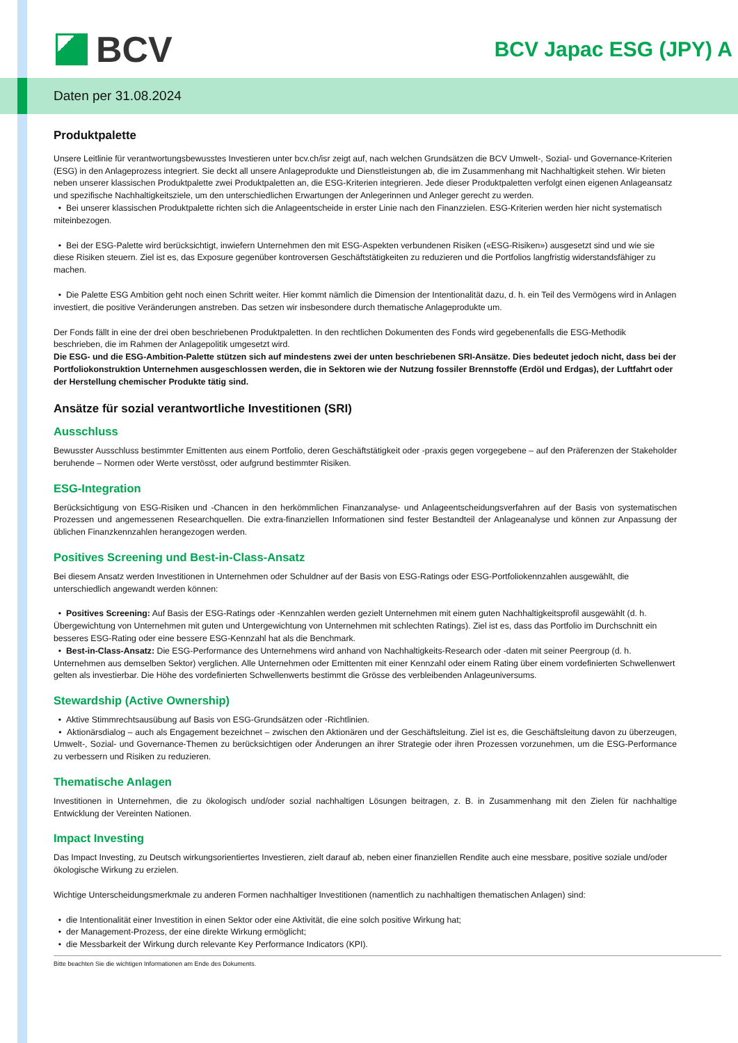BCV
BCV Japac ESG (JPY) A
Daten per 31.08.2024
Produktpalette
Unsere Leitlinie für verantwortungsbewusstes Investieren unter bcv.ch/isr zeigt auf, nach welchen Grundsätzen die BCV Umwelt-, Sozial- und Governance-Kriterien (ESG) in den Anlageprozess integriert. Sie deckt all unsere Anlageprodukte und Dienstleistungen ab, die im Zusammenhang mit Nachhaltigkeit stehen. Wir bieten neben unserer klassischen Produktpalette zwei Produktpaletten an, die ESG-Kriterien integrieren. Jede dieser Produktpaletten verfolgt einen eigenen Anlageansatz und spezifische Nachhaltigkeitsziele, um den unterschiedlichen Erwartungen der Anlegerinnen und Anleger gerecht zu werden.
• Bei unserer klassischen Produktpalette richten sich die Anlageentscheide in erster Linie nach den Finanzzielen. ESG-Kriterien werden hier nicht systematisch miteinbezogen.
• Bei der ESG-Palette wird berücksichtigt, inwiefern Unternehmen den mit ESG-Aspekten verbundenen Risiken («ESG-Risiken») ausgesetzt sind und wie sie diese Risiken steuern. Ziel ist es, das Exposure gegenüber kontroversen Geschäftstätigkeiten zu reduzieren und die Portfolios langfristig widerstandsfähiger zu machen.
• Die Palette ESG Ambition geht noch einen Schritt weiter. Hier kommt nämlich die Dimension der Intentionalität dazu, d. h. ein Teil des Vermögens wird in Anlagen investiert, die positive Veränderungen anstreben. Das setzen wir insbesondere durch thematische Anlageprodukte um.
Der Fonds fällt in eine der drei oben beschriebenen Produktpaletten. In den rechtlichen Dokumenten des Fonds wird gegebenenfalls die ESG-Methodik beschrieben, die im Rahmen der Anlagepolitik umgesetzt wird.
Die ESG- und die ESG-Ambition-Palette stützen sich auf mindestens zwei der unten beschriebenen SRI-Ansätze. Dies bedeutet jedoch nicht, dass bei der Portfoliokonstruktion Unternehmen ausgeschlossen werden, die in Sektoren wie der Nutzung fossiler Brennstoffe (Erdöl und Erdgas), der Luftfahrt oder der Herstellung chemischer Produkte tätig sind.
Ansätze für sozial verantwortliche Investitionen (SRI)
Ausschluss
Bewusster Ausschluss bestimmter Emittenten aus einem Portfolio, deren Geschäftstätigkeit oder -praxis gegen vorgegebene – auf den Präferenzen der Stakeholder beruhende – Normen oder Werte verstösst, oder aufgrund bestimmter Risiken.
ESG-Integration
Berücksichtigung von ESG-Risiken und -Chancen in den herkömmlichen Finanzanalyse- und Anlageentscheidungsverfahren auf der Basis von systematischen Prozessen und angemessenen Researchquellen. Die extra-finanziellen Informationen sind fester Bestandteil der Anlageanalyse und können zur Anpassung der üblichen Finanzkennzahlen herangezogen werden.
Positives Screening und Best-in-Class-Ansatz
Bei diesem Ansatz werden Investitionen in Unternehmen oder Schuldner auf der Basis von ESG-Ratings oder ESG-Portfoliokennzahlen ausgewählt, die unterschiedlich angewandt werden können:
• Positives Screening: Auf Basis der ESG-Ratings oder -Kennzahlen werden gezielt Unternehmen mit einem guten Nachhaltigkeitsprofil ausgewählt (d. h. Übergewichtung von Unternehmen mit guten und Untergewichtung von Unternehmen mit schlechten Ratings). Ziel ist es, dass das Portfolio im Durchschnitt ein besseres ESG-Rating oder eine bessere ESG-Kennzahl hat als die Benchmark.
• Best-in-Class-Ansatz: Die ESG-Performance des Unternehmens wird anhand von Nachhaltigkeits-Research oder -daten mit seiner Peergroup (d. h. Unternehmen aus demselben Sektor) verglichen. Alle Unternehmen oder Emittenten mit einer Kennzahl oder einem Rating über einem vordefinierten Schwellenwert gelten als investierbar. Die Höhe des vordefinierten Schwellenwerts bestimmt die Grösse des verbleibenden Anlageuniversums.
Stewardship (Active Ownership)
• Aktive Stimmrechtsausübung auf Basis von ESG-Grundsätzen oder -Richtlinien.
• Aktionärsdialog – auch als Engagement bezeichnet – zwischen den Aktionären und der Geschäftsleitung. Ziel ist es, die Geschäftsleitung davon zu überzeugen, Umwelt-, Sozial- und Governance-Themen zu berücksichtigen oder Änderungen an ihrer Strategie oder ihren Prozessen vorzunehmen, um die ESG-Performance zu verbessern und Risiken zu reduzieren.
Thematische Anlagen
Investitionen in Unternehmen, die zu ökologisch und/oder sozial nachhaltigen Lösungen beitragen, z. B. in Zusammenhang mit den Zielen für nachhaltige Entwicklung der Vereinten Nationen.
Impact Investing
Das Impact Investing, zu Deutsch wirkungsorientiertes Investieren, zielt darauf ab, neben einer finanziellen Rendite auch eine messbare, positive soziale und/oder ökologische Wirkung zu erzielen.
Wichtige Unterscheidungsmerkmale zu anderen Formen nachhaltiger Investitionen (namentlich zu nachhaltigen thematischen Anlagen) sind:
• die Intentionalität einer Investition in einen Sektor oder eine Aktivität, die eine solch positive Wirkung hat;
• der Management-Prozess, der eine direkte Wirkung ermöglicht;
• die Messbarkeit der Wirkung durch relevante Key Performance Indicators (KPI).
Bitte beachten Sie die wichtigen Informationen am Ende des Dokuments.